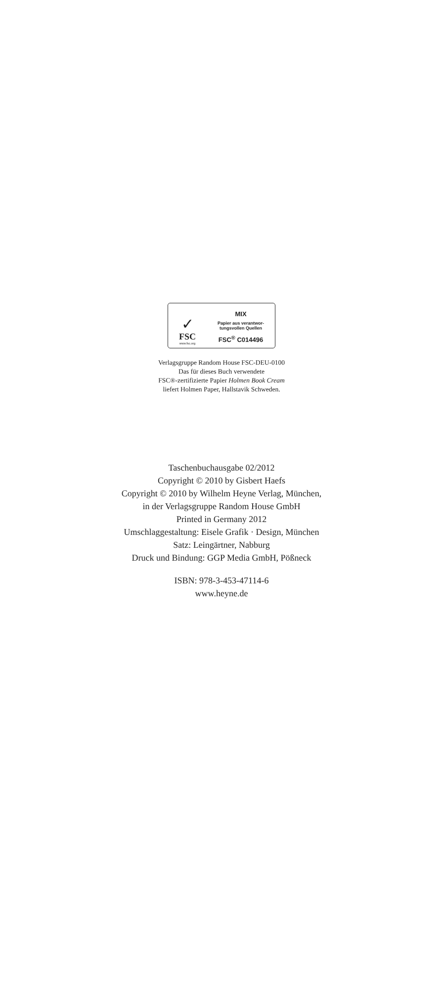✓
FSC
www.fsc.org
MIX
Papier aus verantwor-
tungsvollen Quellen
FSC<sup>®</sup> C014496
Verlagsgruppe Random House FSC-DEU-0100
Das für dieses Buch verwendete
FSC®-zertifizierte Papier Holmen Book Cream
liefert Holmen Paper, Hallstavik Schweden.
Taschenbuchausgabe 02/2012
Copyright © 2010 by Gisbert Haefs
Copyright © 2010 by Wilhelm Heyne Verlag, München,
in der Verlagsgruppe Random House GmbH
Printed in Germany 2012
Umschlaggestaltung: Eisele Grafik · Design, München
Satz: Leingärtner, Nabburg
Druck und Bindung: GGP Media GmbH, Pößneck
ISBN: 978-3-453-47114-6
www.heyne.de